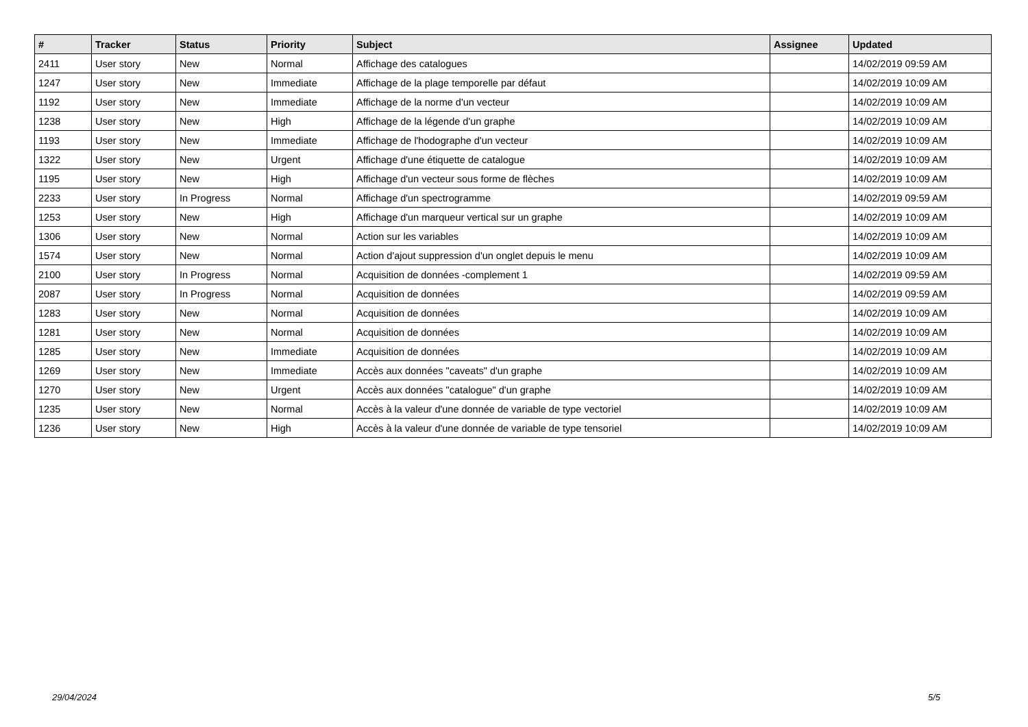| # | Tracker | Status | Priority | Subject | Assignee | Updated |
| --- | --- | --- | --- | --- | --- | --- |
| 2411 | User story | New | Normal | Affichage des catalogues | | 14/02/2019 09:59 AM |
| 1247 | User story | New | Immediate | Affichage de la plage temporelle par défaut | | 14/02/2019 10:09 AM |
| 1192 | User story | New | Immediate | Affichage de la norme d'un vecteur | | 14/02/2019 10:09 AM |
| 1238 | User story | New | High | Affichage de la légende d'un graphe | | 14/02/2019 10:09 AM |
| 1193 | User story | New | Immediate | Affichage de l'hodographe d'un vecteur | | 14/02/2019 10:09 AM |
| 1322 | User story | New | Urgent | Affichage d'une étiquette de catalogue | | 14/02/2019 10:09 AM |
| 1195 | User story | New | High | Affichage d'un vecteur sous forme de flèches | | 14/02/2019 10:09 AM |
| 2233 | User story | In Progress | Normal | Affichage d'un spectrogramme | | 14/02/2019 09:59 AM |
| 1253 | User story | New | High | Affichage d'un marqueur vertical sur un graphe | | 14/02/2019 10:09 AM |
| 1306 | User story | New | Normal | Action sur les variables | | 14/02/2019 10:09 AM |
| 1574 | User story | New | Normal | Action d'ajout suppression d'un onglet depuis le menu | | 14/02/2019 10:09 AM |
| 2100 | User story | In Progress | Normal | Acquisition de données -complement 1 | | 14/02/2019 09:59 AM |
| 2087 | User story | In Progress | Normal | Acquisition de données | | 14/02/2019 09:59 AM |
| 1283 | User story | New | Normal | Acquisition de données | | 14/02/2019 10:09 AM |
| 1281 | User story | New | Normal | Acquisition de données | | 14/02/2019 10:09 AM |
| 1285 | User story | New | Immediate | Acquisition de données | | 14/02/2019 10:09 AM |
| 1269 | User story | New | Immediate | Accès aux données "caveats" d'un graphe | | 14/02/2019 10:09 AM |
| 1270 | User story | New | Urgent | Accès aux données "catalogue" d'un graphe | | 14/02/2019 10:09 AM |
| 1235 | User story | New | Normal | Accès à la valeur d'une donnée de variable de type vectoriel | | 14/02/2019 10:09 AM |
| 1236 | User story | New | High | Accès à la valeur d'une donnée de variable de type tensoriel | | 14/02/2019 10:09 AM |
29/04/2024 5/5